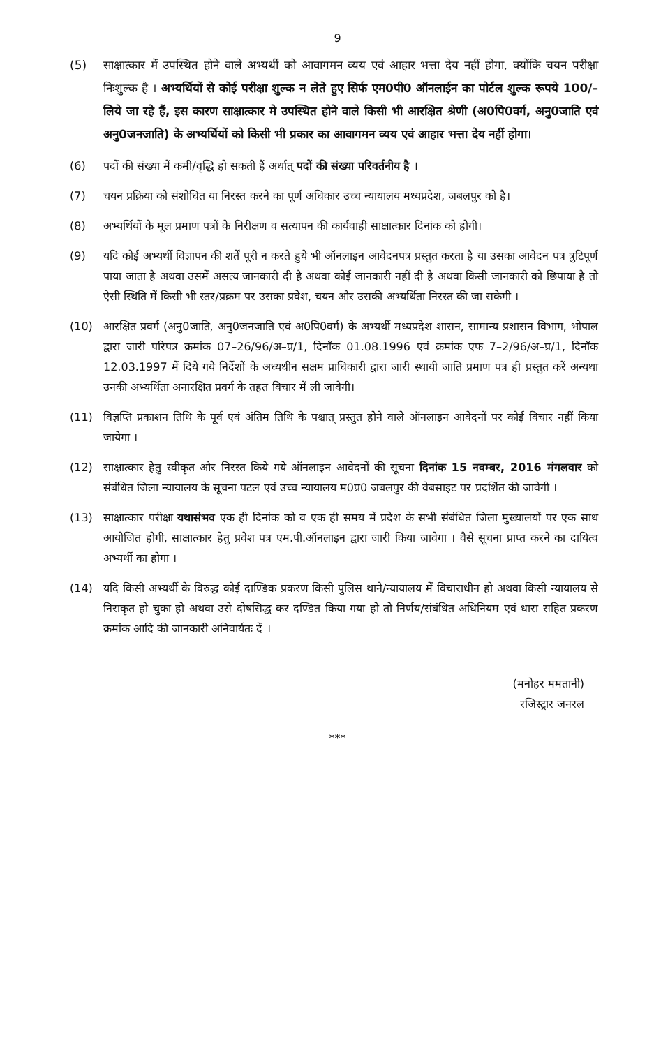9
(5) साक्षात्कार में उपस्थित होने वाले अभ्यर्थी को आवागमन व्यय एवं आहार भत्ता देय नहीं होगा, क्योंकि चयन परीक्षा निःशुल्क है । अभ्यर्थियों से कोई परीक्षा शुल्क न लेते हुए सिर्फ एम0पी0 ऑनलाईन का पोर्टल शुल्क रूपये 100/– लिये जा रहे हैं, इस कारण साक्षात्कार मे उपस्थित होने वाले किसी भी आरक्षित श्रेणी (अ0पि0वर्ग, अनु0जाति एवं अनु0जनजाति) के अभ्यर्थियों को किसी भी प्रकार का आवागमन व्यय एवं आहार भत्ता देय नहीं होगा।
(6) पदों की संख्या में कमी/वृद्धि हो सकती हैं अर्थात् पदों की संख्या परिवर्तनीय है ।
(7) चयन प्रक्रिया को संशोधित या निरस्त करने का पूर्ण अधिकार उच्च न्यायालय मध्यप्रदेश, जबलपुर को है।
(8) अभ्यर्थियों के मूल प्रमाण पत्रों के निरीक्षण व सत्यापन की कार्यवाही साक्षात्कार दिनांक को होगी।
(9) यदि कोई अभ्यर्थी विज्ञापन की शर्तें पूरी न करते हुये भी ऑनलाइन आवेदनपत्र प्रस्तुत करता है या उसका आवेदन पत्र त्रुटिपूर्ण पाया जाता है अथवा उसमें असत्य जानकारी दी है अथवा कोई जानकारी नहीं दी है अथवा किसी जानकारी को छिपाया है तो ऐसी स्थिति में किसी भी स्तर/प्रक्रम पर उसका प्रवेश, चयन और उसकी अभ्यर्थिता निरस्त की जा सकेगी ।
(10) आरक्षित प्रवर्ग (अनु0जाति, अनु0जनजाति एवं अ0पि0वर्ग) के अभ्यर्थी मध्यप्रदेश शासन, सामान्य प्रशासन विभाग, भोपाल द्वारा जारी परिपत्र क्रमांक 07–26/96/अ–प्र/1, दिनाँक 01.08.1996 एवं क्रमांक एफ 7–2/96/अ–प्र/1, दिनाँक 12.03.1997 में दिये गये निर्देशों के अध्यधीन सक्षम प्राधिकारी द्वारा जारी स्थायी जाति प्रमाण पत्र ही प्रस्तुत करें अन्यथा उनकी अभ्यर्थिता अनारक्षित प्रवर्ग के तहत विचार में ली जावेगी।
(11) विज्ञप्ति प्रकाशन तिथि के पूर्व एवं अंतिम तिथि के पश्चात् प्रस्तुत होने वाले ऑनलाइन आवेदनों पर कोई विचार नहीं किया जायेगा ।
(12) साक्षात्कार हेतु स्वीकृत और निरस्त किये गये ऑनलाइन आवेदनों की सूचना दिनांक 15 नवम्बर, 2016 मंगलवार को संबंधित जिला न्यायालय के सूचना पटल एवं उच्च न्यायालय म0प्र0 जबलपुर की वेबसाइट पर प्रदर्शित की जावेगी ।
(13) साक्षात्कार परीक्षा यथासंभव एक ही दिनांक को व एक ही समय में प्रदेश के सभी संबंधित जिला मुख्यालयों पर एक साथ आयोजित होगी, साक्षात्कार हेतु प्रवेश पत्र एम.पी.ऑनलाइन द्वारा जारी किया जावेगा । वैसे सूचना प्राप्त करने का दायित्व अभ्यर्थी का होगा ।
(14) यदि किसी अभ्यर्थी के विरुद्ध कोई दाण्डिक प्रकरण किसी पुलिस थाने/न्यायालय में विचाराधीन हो अथवा किसी न्यायालय से निराकृत हो चुका हो अथवा उसे दोषसिद्ध कर दण्डित किया गया हो तो निर्णय/संबंधित अधिनियम एवं धारा सहित प्रकरण क्रमांक आदि की जानकारी अनिवार्यतः दें ।
(मनोहर ममतानी)
रजिस्ट्रार जनरल
***